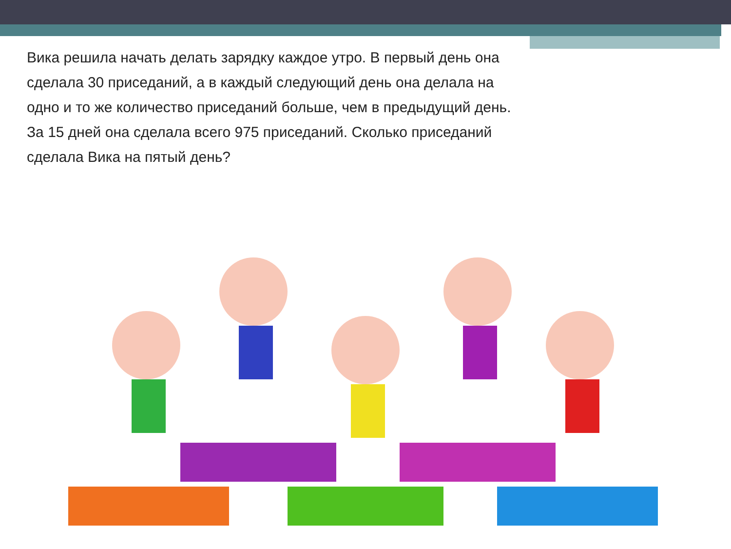Вика решила начать делать зарядку каждое утро. В первый день она сделала 30 приседаний, а в каждый следующий день она делала на одно и то же количество приседаний больше, чем в предыдущий день. За 15 дней она сделала всего 975 приседаний. Сколько приседаний сделала Вика на пятый день?